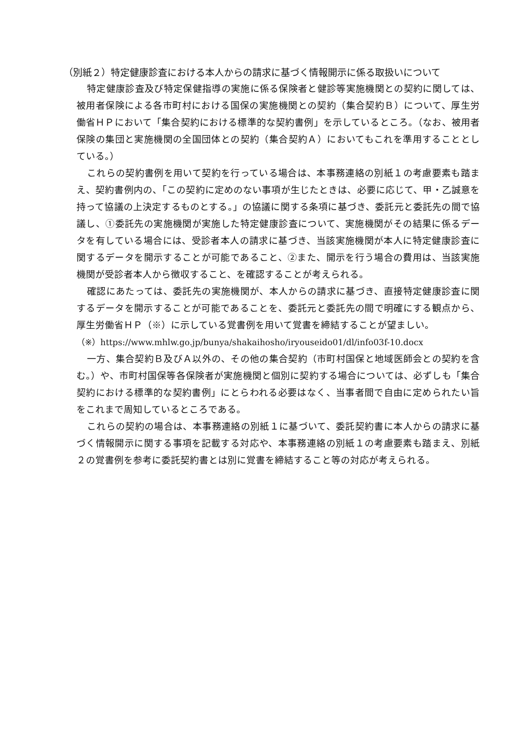（別紙２）特定健康診査における本人からの請求に基づく情報開示に係る取扱いについて
特定健康診査及び特定保健指導の実施に係る保険者と健診等実施機関との契約に関しては、被用者保険による各市町村における国保の実施機関との契約（集合契約Ｂ）について、厚生労働省ＨＰにおいて「集合契約における標準的な契約書例」を示しているところ。（なお、被用者保険の集団と実施機関の全国団体との契約（集合契約Ａ）においてもこれを準用することとしている。）
これらの契約書例を用いて契約を行っている場合は、本事務連絡の別紙１の考慮要素も踏まえ、契約書例内の、「この契約に定めのない事項が生じたときは、必要に応じて、甲・乙誠意を持って協議の上決定するものとする。」の協議に関する条項に基づき、委託元と委託先の間で協議し、①委託先の実施機関が実施した特定健康診査について、実施機関がその結果に係るデータを有している場合には、受診者本人の請求に基づき、当該実施機関が本人に特定健康診査に関するデータを開示することが可能であること、②また、開示を行う場合の費用は、当該実施機関が受診者本人から徴収すること、を確認することが考えられる。
確認にあたっては、委託先の実施機関が、本人からの請求に基づき、直接特定健康診査に関するデータを開示することが可能であることを、委託元と委託先の間で明確にする観点から、厚生労働省ＨＰ（※）に示している覚書例を用いて覚書を締結することが望ましい。
（※）https://www.mhlw.go.jp/bunya/shakaihosho/iryouseido01/dl/info03f-10.docx
一方、集合契約Ｂ及びＡ以外の、その他の集合契約（市町村国保と地域医師会との契約を含む。）や、市町村国保等各保険者が実施機関と個別に契約する場合については、必ずしも「集合契約における標準的な契約書例」にとらわれる必要はなく、当事者間で自由に定められたい旨をこれまで周知しているところである。
これらの契約の場合は、本事務連絡の別紙１に基づいて、委託契約書に本人からの請求に基づく情報開示に関する事項を記載する対応や、本事務連絡の別紙１の考慮要素も踏まえ、別紙２の覚書例を参考に委託契約書とは別に覚書を締結すること等の対応が考えられる。